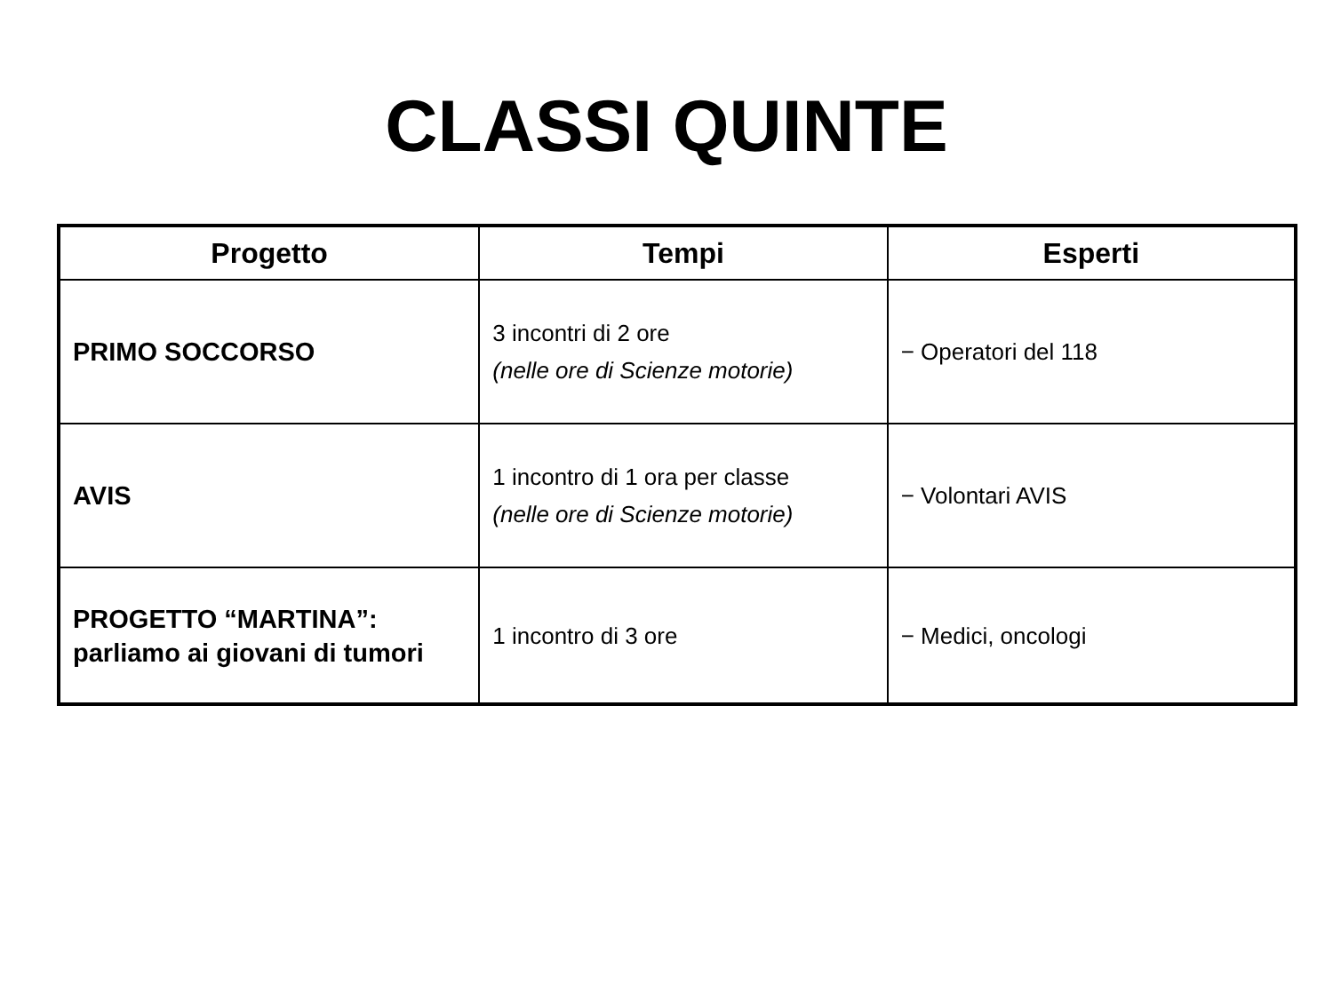CLASSI QUINTE
| Progetto | Tempi | Esperti |
| --- | --- | --- |
| PRIMO SOCCORSO | 3 incontri di 2 ore (nelle ore di Scienze motorie) | − Operatori del 118 |
| AVIS | 1 incontro di 1 ora per classe (nelle ore di Scienze motorie) | − Volontari AVIS |
| PROGETTO “MARTINA”: parliamo ai giovani di tumori | 1 incontro di 3 ore | − Medici, oncologi |